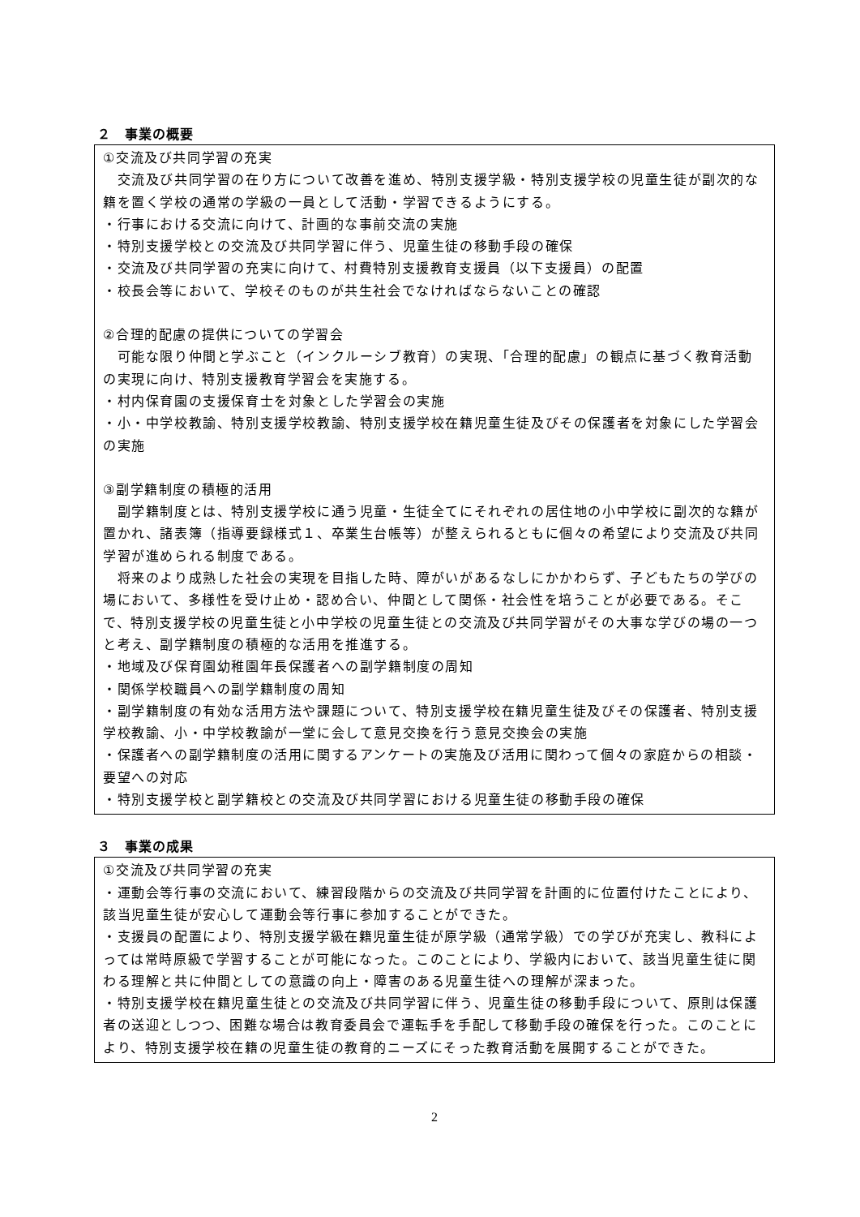２　事業の概要
①交流及び共同学習の充実
　交流及び共同学習の在り方について改善を進め、特別支援学級・特別支援学校の児童生徒が副次的な籍を置く学校の通常の学級の一員として活動・学習できるようにする。
・行事における交流に向けて、計画的な事前交流の実施
・特別支援学校との交流及び共同学習に伴う、児童生徒の移動手段の確保
・交流及び共同学習の充実に向けて、村費特別支援教育支援員（以下支援員）の配置
・校長会等において、学校そのものが共生社会でなければならないことの確認
②合理的配慮の提供についての学習会
　可能な限り仲間と学ぶこと（インクルーシブ教育）の実現、「合理的配慮」の観点に基づく教育活動の実現に向け、特別支援教育学習会を実施する。
・村内保育園の支援保育士を対象とした学習会の実施
・小・中学校教諭、特別支援学校教諭、特別支援学校在籍児童生徒及びその保護者を対象にした学習会の実施
③副学籍制度の積極的活用
　副学籍制度とは、特別支援学校に通う児童・生徒全てにそれぞれの居住地の小中学校に副次的な籍が置かれ、諸表簿（指導要録様式１、卒業生台帳等）が整えられるともに個々の希望により交流及び共同学習が進められる制度である。
　将来のより成熟した社会の実現を目指した時、障がいがあるなしにかかわらず、子どもたちの学びの場において、多様性を受け止め・認め合い、仲間として関係・社会性を培うことが必要である。そこで、特別支援学校の児童生徒と小中学校の児童生徒との交流及び共同学習がその大事な学びの場の一つと考え、副学籍制度の積極的な活用を推進する。
・地域及び保育園幼稚園年長保護者への副学籍制度の周知
・関係学校職員への副学籍制度の周知
・副学籍制度の有効な活用方法や課題について、特別支援学校在籍児童生徒及びその保護者、特別支援学校教諭、小・中学校教諭が一堂に会して意見交換を行う意見交換会の実施
・保護者への副学籍制度の活用に関するアンケートの実施及び活用に関わって個々の家庭からの相談・要望への対応
・特別支援学校と副学籍校との交流及び共同学習における児童生徒の移動手段の確保
３　事業の成果
①交流及び共同学習の充実
・運動会等行事の交流において、練習段階からの交流及び共同学習を計画的に位置付けたことにより、該当児童生徒が安心して運動会等行事に参加することができた。
・支援員の配置により、特別支援学級在籍児童生徒が原学級（通常学級）での学びが充実し、教科によっては常時原級で学習することが可能になった。このことにより、学級内において、該当児童生徒に関わる理解と共に仲間としての意識の向上・障害のある児童生徒への理解が深まった。
・特別支援学校在籍児童生徒との交流及び共同学習に伴う、児童生徒の移動手段について、原則は保護者の送迎としつつ、困難な場合は教育委員会で運転手を手配して移動手段の確保を行った。このことにより、特別支援学校在籍の児童生徒の教育的ニーズにそった教育活動を展開することができた。
2